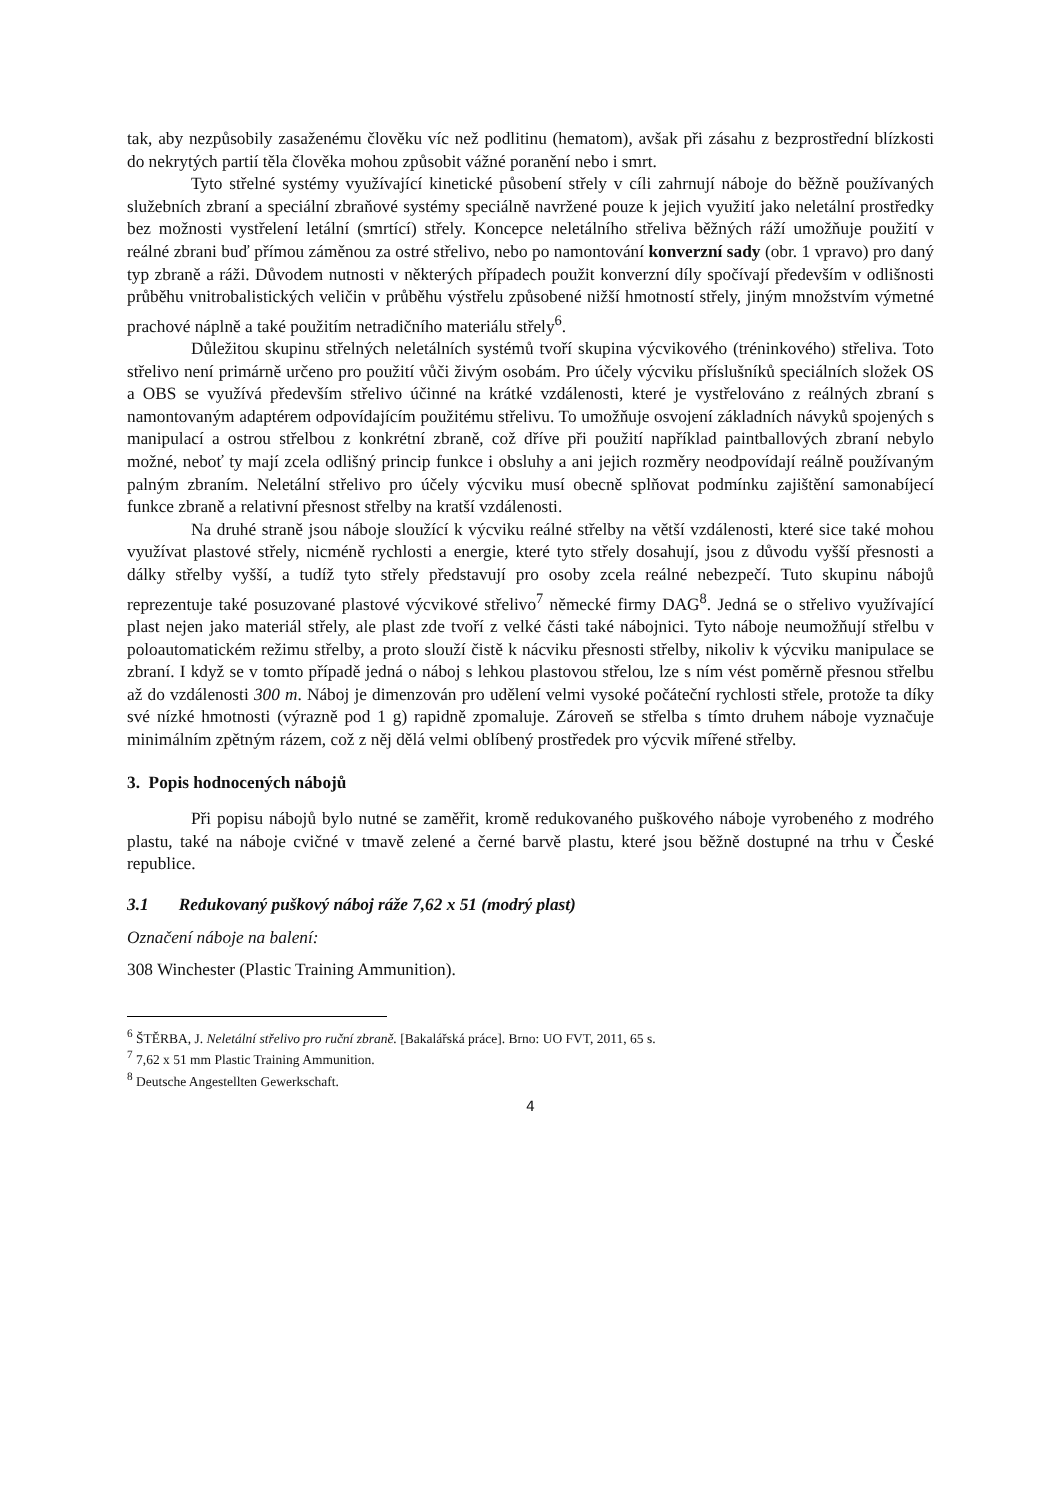tak, aby nezpůsobily zasaženému člověku víc než podlitinu (hematom), avšak při zásahu z bezprostřední blízkosti do nekrytých partií těla člověka mohou způsobit vážné poranění nebo i smrt.
Tyto střelné systémy využívající kinetické působení střely v cíli zahrnují náboje do běžně používaných služebních zbraní a speciální zbraňové systémy speciálně navržené pouze k jejich využití jako neletální prostředky bez možnosti vystřelení letální (smrtící) střely. Koncepce neletálního střeliva běžných ráží umožňuje použití v reálné zbrani buď přímou záměnou za ostré střelivo, nebo po namontování konverzní sady (obr. 1 vpravo) pro daný typ zbraně a ráži. Důvodem nutnosti v některých případech použit konverzní díly spočívají především v odlišnosti průběhu vnitrobalistických veličin v průběhu výstřelu způsobené nižší hmotností střely, jiným množstvím výmetné prachové náplně a také použitím netradičního materiálu střely<sup>6</sup>.
Důležitou skupinu střelných neletálních systémů tvoří skupina výcvikového (tréninkového) střeliva. Toto střelivo není primárně určeno pro použití vůči živým osobám. Pro účely výcviku příslušníků speciálních složek OS a OBS se využívá především střelivo účinné na krátké vzdálenosti, které je vystřelováno z reálných zbraní s namontovaným adaptérem odpovídajícím použitému střelivu. To umožňuje osvojení základních návyků spojených s manipulací a ostrou střelbou z konkrétní zbraně, což dříve při použití například paintballových zbraní nebylo možné, neboť ty mají zcela odlišný princip funkce i obsluhy a ani jejich rozměry neodpovídají reálně používaným palným zbraním. Neletální střelivo pro účely výcviku musí obecně splňovat podmínku zajištění samonabíjecí funkce zbraně a relativní přesnost střelby na kratší vzdálenosti.
Na druhé straně jsou náboje sloužící k výcviku reálné střelby na větší vzdálenosti, které sice také mohou využívat plastové střely, nicméně rychlosti a energie, které tyto střely dosahují, jsou z důvodu vyšší přesnosti a dálky střelby vyšší, a tudíž tyto střely představují pro osoby zcela reálné nebezpečí. Tuto skupinu nábojů reprezentuje také posuzované plastové výcvikové střelivo<sup>7</sup> německé firmy DAG<sup>8</sup>. Jedná se o střelivo využívající plast nejen jako materiál střely, ale plast zde tvoří z velké části také nábojnici. Tyto náboje neumožňují střelbu v poloautomatickém režimu střelby, a proto slouží čistě k nácviku přesnosti střelby, nikoliv k výcviku manipulace se zbraní. I když se v tomto případě jedná o náboj s lehkou plastovou střelou, lze s ním vést poměrně přesnou střelbu až do vzdálenosti 300 m. Náboj je dimenzován pro udělení velmi vysoké počáteční rychlosti střele, protože ta díky své nízké hmotnosti (výrazně pod 1 g) rapidně zpomaluje. Zároveň se střelba s tímto druhem náboje vyznačuje minimálním zpětným rázem, což z něj dělá velmi oblíbený prostředek pro výcvik mířené střelby.
3. Popis hodnocených nábojů
Při popisu nábojů bylo nutné se zaměřit, kromě redukovaného puškového náboje vyrobeného z modrého plastu, také na náboje cvičné v tmavě zelené a černé barvě plastu, které jsou běžně dostupné na trhu v České republice.
3.1 Redukovaný puškový náboj ráže 7,62 x 51 (modrý plast)
Označení náboje na balení:
308 Winchester (Plastic Training Ammunition).
<sup>6</sup> ŠTĚRBA, J. Neletální střelivo pro ruční zbraně. [Bakalářská práce]. Brno: UO FVT, 2011, 65 s.
<sup>7</sup> 7,62 x 51 mm Plastic Training Ammunition.
<sup>8</sup> Deutsche Angestellten Gewerkschaft.
4